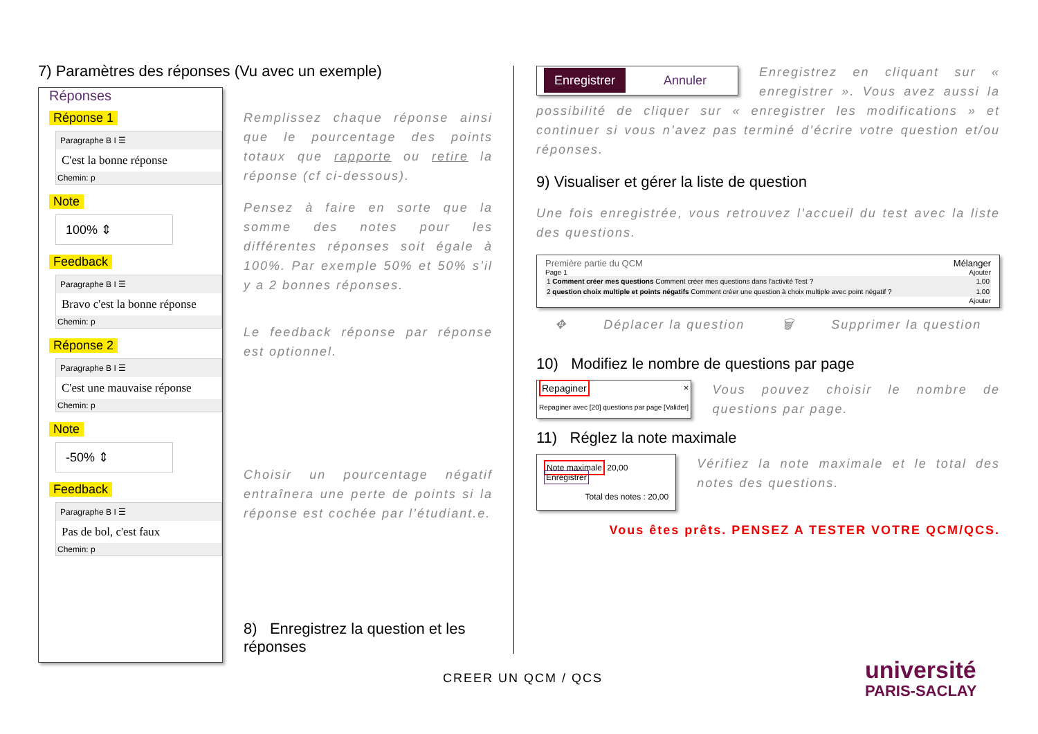7) Paramètres des réponses (Vu avec un exemple)
Réponses
Réponse 1
Paragraphe B I ☰
C'est la bonne réponse
Chemin: p
Note
100% ⇕
Feedback
Paragraphe B I ☰
Bravo c'est la bonne réponse
Chemin: p
Réponse 2
Paragraphe B I ☰
C'est une mauvaise réponse
Chemin: p
Note
-50% ⇕
Feedback
Paragraphe B I ☰
Pas de bol, c'est faux
Chemin: p
Remplissez chaque réponse ainsi que le pourcentage des points totaux que rapporte ou retire la réponse (cf ci-dessous).
Pensez à faire en sorte que la somme des notes pour les différentes réponses soit égale à 100%. Par exemple 50% et 50% s’il y a 2 bonnes réponses.
Le feedback réponse par réponse est optionnel.
Choisir un pourcentage négatif entraînera une perte de points si la réponse est cochée par l’étudiant.e.
8) Enregistrez la question et les réponses
Enregistrer Annuler
Enregistrez en cliquant sur « enregistrer ». Vous avez aussi la possibilité de cliquer sur « enregistrer les modifications » et continuer si vous n’avez pas terminé d’écrire votre question et/ou réponses.
9) Visualiser et gérer la liste de question
Une fois enregistrée, vous retrouvez l’accueil du test avec la liste des questions.
Première partie du QCM Mélanger
Page 1 Ajouter
1 Comment créer mes questions Comment créer mes questions dans l'activité Test ? 1,00
2 question choix multiple et points négatifs Comment créer une question à choix multiple avec point négatif ? 1,00
Ajouter
✥ Déplacer la question 🗑 Supprimer la question
10) Modifiez le nombre de questions par page
Repaginer ×
Repaginer avec [20] questions par page [Valider]
Vous pouvez choisir le nombre de questions par page.
11) Réglez la note maximale
Note maximale 20,00 Enregistrer
Total des notes : 20,00
Vérifiez la note maximale et le total des notes des questions.
Vous êtes prêts. PENSEZ A TESTER VOTRE QCM/QCS.
CREER UN QCM / QCS
université
PARIS-SACLAY